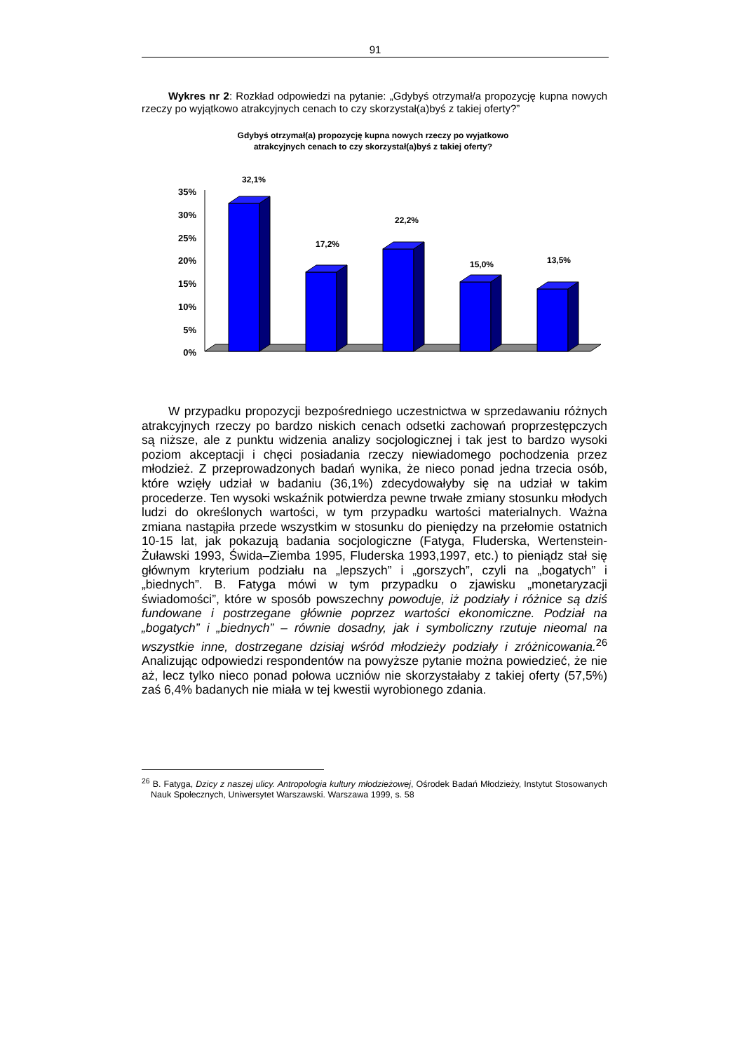91
Wykres nr 2: Rozkład odpowiedzi na pytanie: „Gdybyś otrzymał/a propozycję kupna nowych rzeczy po wyjątkowo atrakcyjnych cenach to czy skorzystał(a)byś z takiej oferty?”
Gdybyś otrzymał(a) propozycję kupna nowych rzeczy po wyjatkowo
atrakcyjnych cenach to czy skorzystał(a)byś z takiej oferty?
35%
30%
25%
20%
15%
10%
5%
0%
32,1%
17,2%
22,2%
15,0%
13,5%
W przypadku propozycji bezpośredniego uczestnictwa w sprzedawaniu różnych atrakcyjnych rzeczy po bardzo niskich cenach odsetki zachowań proprzestępczych są niższe, ale z punktu widzenia analizy socjologicznej i tak jest to bardzo wysoki poziom akceptacji i chęci posiadania rzeczy niewiadomego pochodzenia przez młodzież. Z przeprowadzonych badań wynika, że nieco ponad jedna trzecia osób, które wzięły udział w badaniu (36,1%) zdecydowałyby się na udział w takim procederze. Ten wysoki wskaźnik potwierdza pewne trwałe zmiany stosunku młodych ludzi do określonych wartości, w tym przypadku wartości materialnych. Ważna zmiana nastąpiła przede wszystkim w stosunku do pieniędzy na przełomie ostatnich 10-15 lat, jak pokazują badania socjologiczne (Fatyga, Fluderska, Wertenstein-Żuławski 1993, Świda–Ziemba 1995, Fluderska 1993,1997, etc.) to pieniądz stał się głównym kryterium podziału na „lepszych” i „gorszych”, czyli na „bogatych” i „biednych”. B. Fatyga mówi w tym przypadku o zjawisku „monetaryzacji świadomości”, które w sposób powszechny powoduje, iż podziały i różnice są dziś fundowane i postrzegane głównie poprzez wartości ekonomiczne. Podział na „bogatych” i „biednych” – równie dosadny, jak i symboliczny rzutuje nieomal na wszystkie inne, dostrzegane dzisiaj wśród młodzieży podziały i zróżnicowania.<sup>26</sup> Analizując odpowiedzi respondentów na powyższe pytanie można powiedzieć, że nie aż, lecz tylko nieco ponad połowa uczniów nie skorzystałaby z takiej oferty (57,5%) zaś 6,4% badanych nie miała w tej kwestii wyrobionego zdania.
<sup>26</sup> B. Fatyga, Dzicy z naszej ulicy. Antropologia kultury młodzieżowej, Ośrodek Badań Młodzieży, Instytut Stosowanych Nauk Społecznych, Uniwersytet Warszawski. Warszawa 1999, s. 58